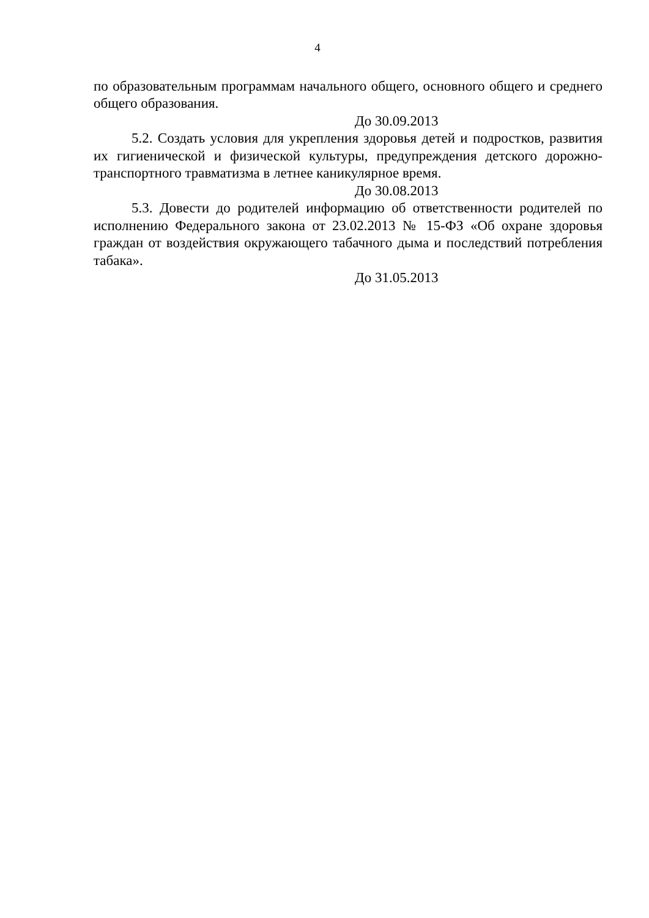4
по образовательным программам начального общего, основного общего и среднего общего образования.
До 30.09.2013
5.2. Создать условия для укрепления здоровья детей и подростков, развития их гигиенической и физической культуры, предупреждения детского дорожно-транспортного травматизма в летнее каникулярное время.
До 30.08.2013
5.3. Довести до родителей информацию об ответственности родителей по исполнению Федерального закона от 23.02.2013 № 15-ФЗ «Об охране здоровья граждан от воздействия окружающего табачного дыма и последствий потребления табака».
До 31.05.2013